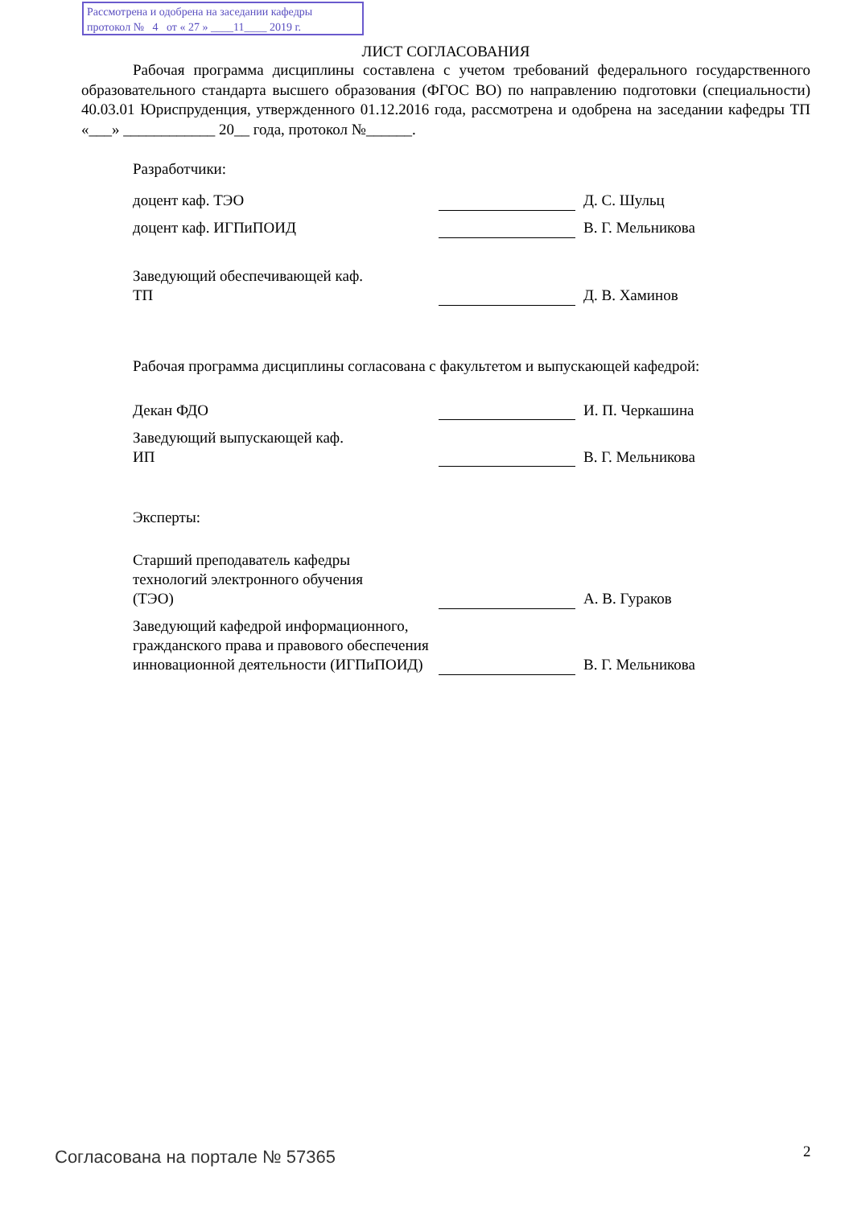Рассмотрена и одобрена на заседании кафедры
протокол № 4 от « 27 » ____11____ 2019 г.
ЛИСТ СОГЛАСОВАНИЯ
Рабочая программа дисциплины составлена с учетом требований федерального государственного образовательного стандарта высшего образования (ФГОС ВО) по направлению подготовки (специальности) 40.03.01 Юриспруденция, утвержденного 01.12.2016 года, рассмотрена и одобрена на заседании кафедры ТП «___» ____________ 20__ года, протокол №______.
Разработчики:
| доцент каф. ТЭО | | Д. С. Шульц |
| доцент каф. ИГПиПОИД | | В. Г. Мельникова |
| Заведующий обеспечивающей каф. ТП | | Д. В. Хаминов |
Рабочая программа дисциплины согласована с факультетом и выпускающей кафедрой:
| Декан ФДО | | И. П. Черкашина |
| Заведующий выпускающей каф. ИП | | В. Г. Мельникова |
Эксперты:
| Старший преподаватель кафедры технологий электронного обучения (ТЭО) | | А. В. Гураков |
| Заведующий кафедрой информационного, гражданского права и правового обеспечения инновационной деятельности (ИГПиПОИД) | | В. Г. Мельникова |
Согласована на портале № 57365 2